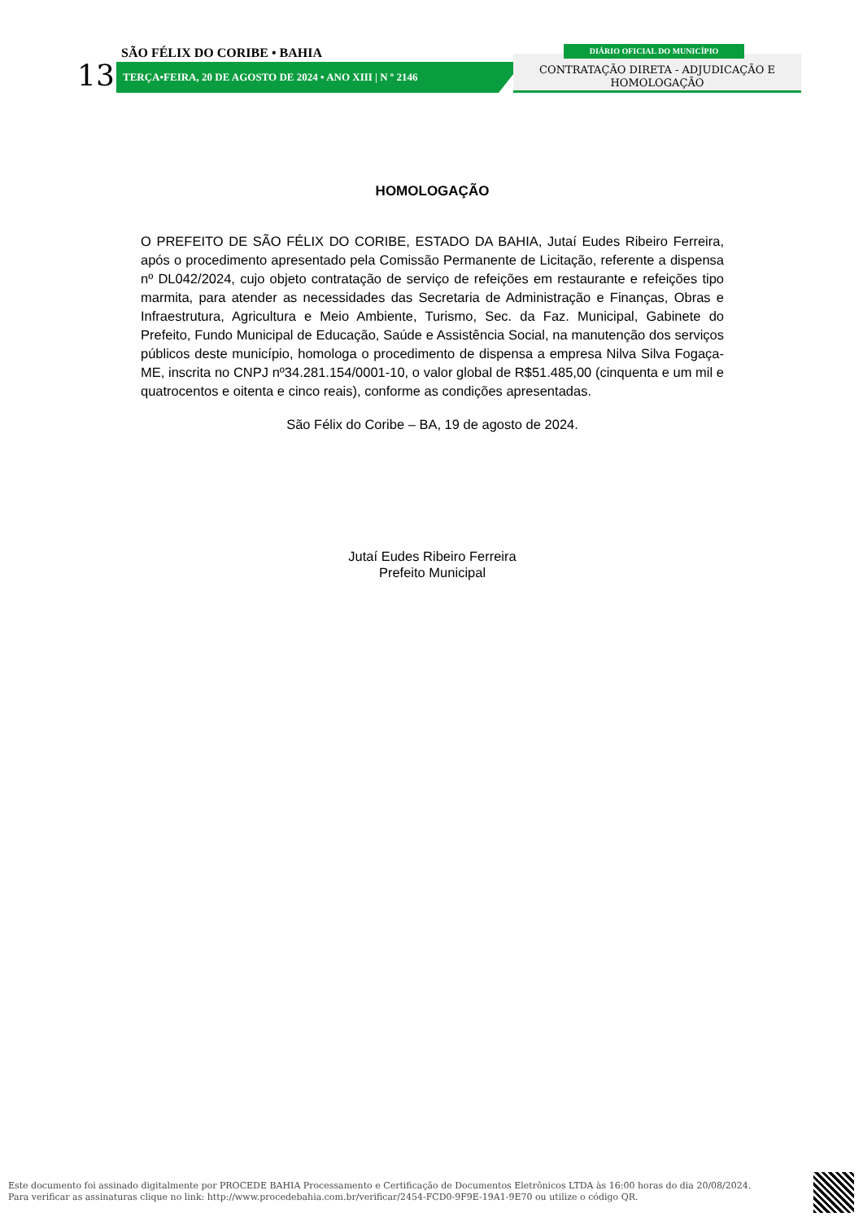SÃO FÉLIX DO CORIBE • BAHIA
13 TERÇA•FEIRA, 20 DE AGOSTO DE 2024 • ANO XIII | N º 2146
CONTRATAÇÃO DIRETA - ADJUDICAÇÃO E HOMOLOGAÇÃO
DIÁRIO OFICIAL DO MUNICÍPIO
HOMOLOGAÇÃO
O PREFEITO DE SÃO FÉLIX DO CORIBE, ESTADO DA BAHIA, Jutaí Eudes Ribeiro Ferreira, após o procedimento apresentado pela Comissão Permanente de Licitação, referente a dispensa nº DL042/2024, cujo objeto contratação de serviço de refeições em restaurante e refeições tipo marmita, para atender as necessidades das Secretaria de Administração e Finanças, Obras e Infraestrutura, Agricultura e Meio Ambiente, Turismo, Sec. da Faz. Municipal, Gabinete do Prefeito, Fundo Municipal de Educação, Saúde e Assistência Social, na manutenção dos serviços públicos deste município, homologa o procedimento de dispensa a empresa Nilva Silva Fogaça-ME, inscrita no CNPJ nº34.281.154/0001-10, o valor global de R$51.485,00 (cinquenta e um mil e quatrocentos e oitenta e cinco reais), conforme as condições apresentadas.
São Félix do Coribe – BA, 19 de agosto de 2024.
Jutaí Eudes Ribeiro Ferreira
Prefeito Municipal
Este documento foi assinado digitalmente por PROCEDE BAHIA Processamento e Certificação de Documentos Eletrônicos LTDA às 16:00 horas do dia 20/08/2024.
Para verificar as assinaturas clique no link: http://www.procedebahia.com.br/verificar/2454-FCD0-9F9E-19A1-9E70 ou utilize o código QR.